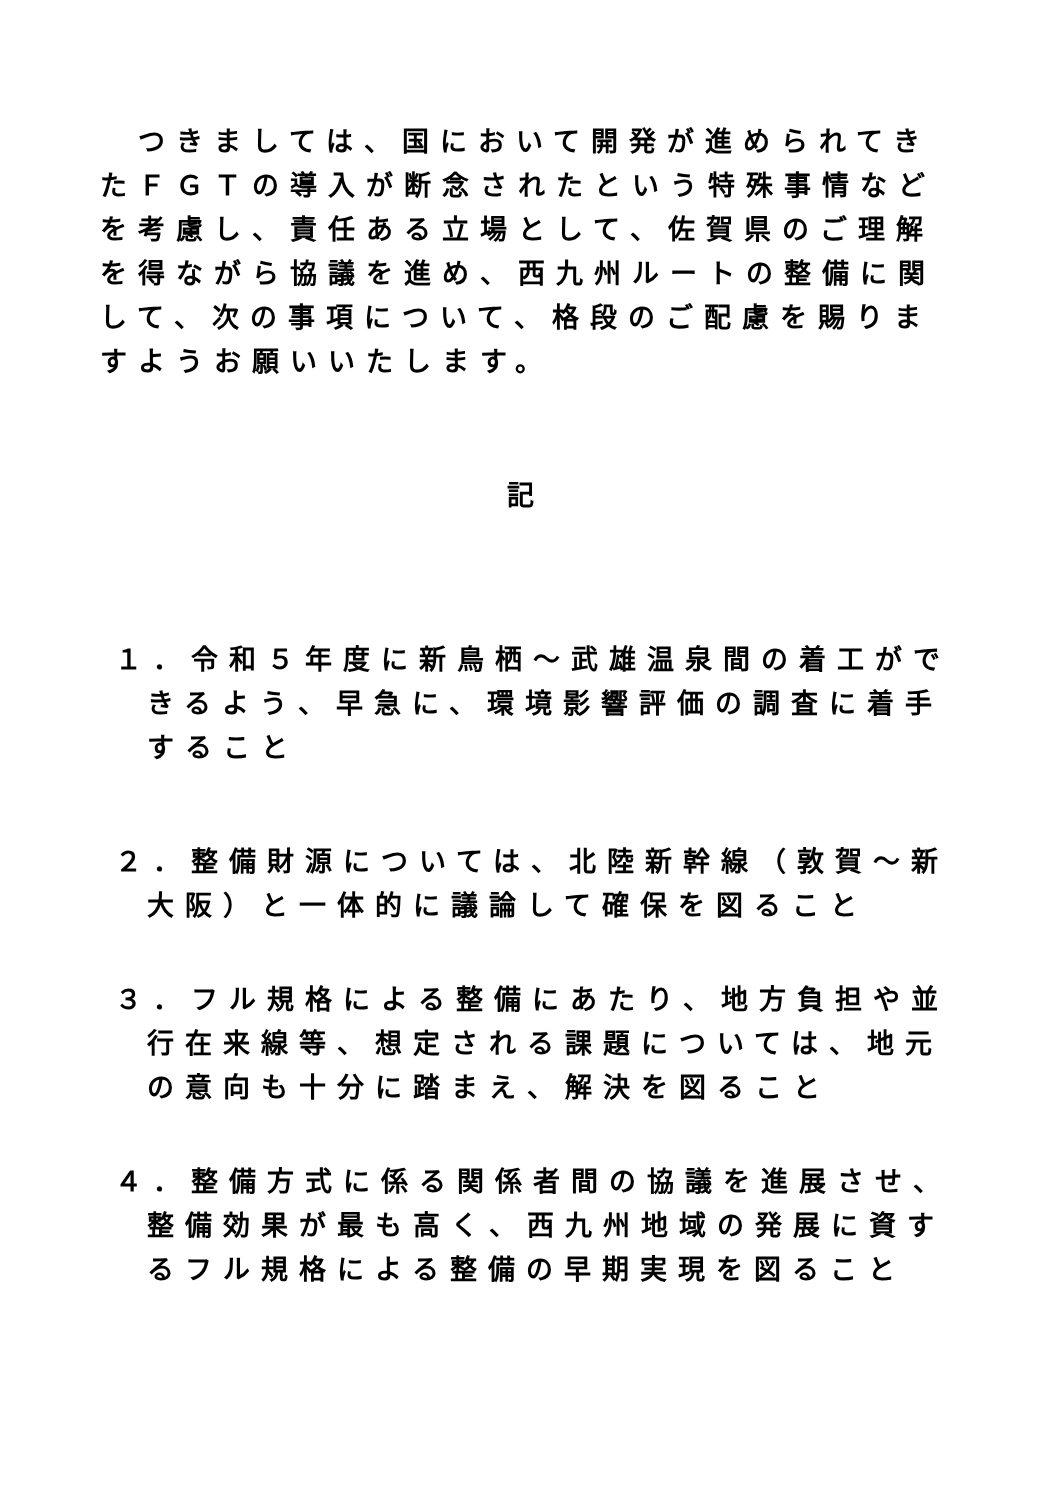つきましては、国において開発が進められてきたＦＧＴの導入が断念されたという特殊事情などを考慮し、責任ある立場として、佐賀県のご理解を得ながら協議を進め、西九州ルートの整備に関して、次の事項について、格段のご配慮を賜りますようお願いいたします。
記
１．令和５年度に新鳥栖～武雄温泉間の着工ができるよう、早急に、環境影響評価の調査に着手すること
２．整備財源については、北陸新幹線（敦賀～新大阪）と一体的に議論して確保を図ること
３．フル規格による整備にあたり、地方負担や並行在来線等、想定される課題については、地元の意向も十分に踏まえ、解決を図ること
４．整備方式に係る関係者間の協議を進展させ、整備効果が最も高く、西九州地域の発展に資するフル規格による整備の早期実現を図ること